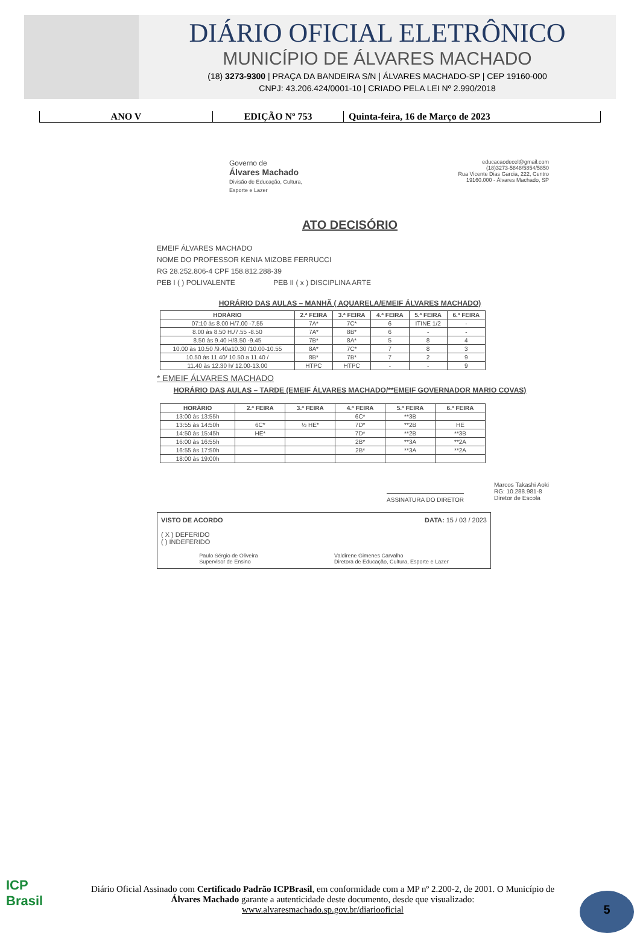DIÁRIO OFICIAL ELETRÔNICO
MUNICÍPIO DE ÁLVARES MACHADO
(18) 3273-9300 | PRAÇA DA BANDEIRA S/N | ÁLVARES MACHADO-SP | CEP 19160-000
CNPJ: 43.206.424/0001-10 | CRIADO PELA LEI Nº 2.990/2018
ANO V EDIÇÃO Nº 753 Quinta-feira, 16 de Março de 2023
Governo de
Álvares Machado
Divisão de Educação, Cultura,
Esporte e Lazer
educacaodecel@gmail.com
(18)3273-5848/5854/5850
Rua Vicente Dias Garcia, 222, Centro
19160.000 - Álvares Machado, SP
ATO DECISÓRIO
EMEIF ÁLVARES MACHADO
NOME DO PROFESSOR KENIA MIZOBE FERRUCCI
RG 28.252.806-4 CPF 158.812.288-39
PEB I ( ) POLIVALENTE PEB II ( x ) DISCIPLINA ARTE
HORÁRIO DAS AULAS – MANHÃ ( AQUARELA/EMEIF ÁLVARES MACHADO)
| HORÁRIO | 2.ª FEIRA | 3.ª FEIRA | 4.ª FEIRA | 5.ª FEIRA | 6.ª FEIRA |
| --- | --- | --- | --- | --- | --- |
| 07:10 às 8.00 H/7.00 -7.55 | 7A* | 7C* | 6 | ITINE 1/2 | - |
| 8.00 às 8.50 H./7.55 -8.50 | 7A* | 8B* | 6 | - | - |
| 8.50 às 9.40 H/8.50 -9.45 | 7B* | 8A* | 5 | 8 | 4 |
| 10.00 às 10.50 /9.40a10.30 /10.00-10.55 | 8A* | 7C* | 7 | 8 | 3 |
| 10.50 às 11.40/ 10.50 a 11.40 / | 8B* | 7B* | 7 | 2 | 9 |
| 11.40 às 12.30 h/ 12.00-13.00 | HTPC | HTPC | - | - | 9 |
* EMEIF ÁLVARES MACHADO
HORÁRIO DAS AULAS – TARDE (EMEIF ÁLVARES MACHADO/**EMEIF GOVERNADOR MARIO COVAS)
| HORÁRIO | 2.ª FEIRA | 3.ª FEIRA | 4.ª FEIRA | 5.ª FEIRA | 6.ª FEIRA |
| --- | --- | --- | --- | --- | --- |
| 13:00 às 13:55h | | | 6C* | **3B | |
| 13:55 às 14:50h | 6C* | ½ HE* | 7D* | **2B | HE |
| 14:50 às 15:45h | HE* | | 7D* | **2B | **3B |
| 16:00 às 16:55h | | | 2B* | **3A | **2A |
| 16:55 às 17:50h | | | 2B* | **3A | **2A |
| 18:00 às 19:00h | | | | | |
ASSINATURA DO DIRETOR
Marcos Takashi Aoki
RG: 10.288.981-8
Diretor de Escola
VISTO DE ACORDO DATA: 15 / 03 / 2023
( X ) DEFERIDO
( ) INDEFERIDO
Paulo Sérgio de Oliveira
Supervisor de Ensino
Valdirene Gimenes Carvalho
Diretora de Educação, Cultura, Esporte e Lazer
ICP
Brasil
Diário Oficial Assinado com Certificado Padrão ICPBrasil, em conformidade com a MP nº 2.200-2, de 2001. O Município de Álvares Machado garante a autenticidade deste documento, desde que visualizado: www.alvaresmachado.sp.gov.br/diariooficial
5